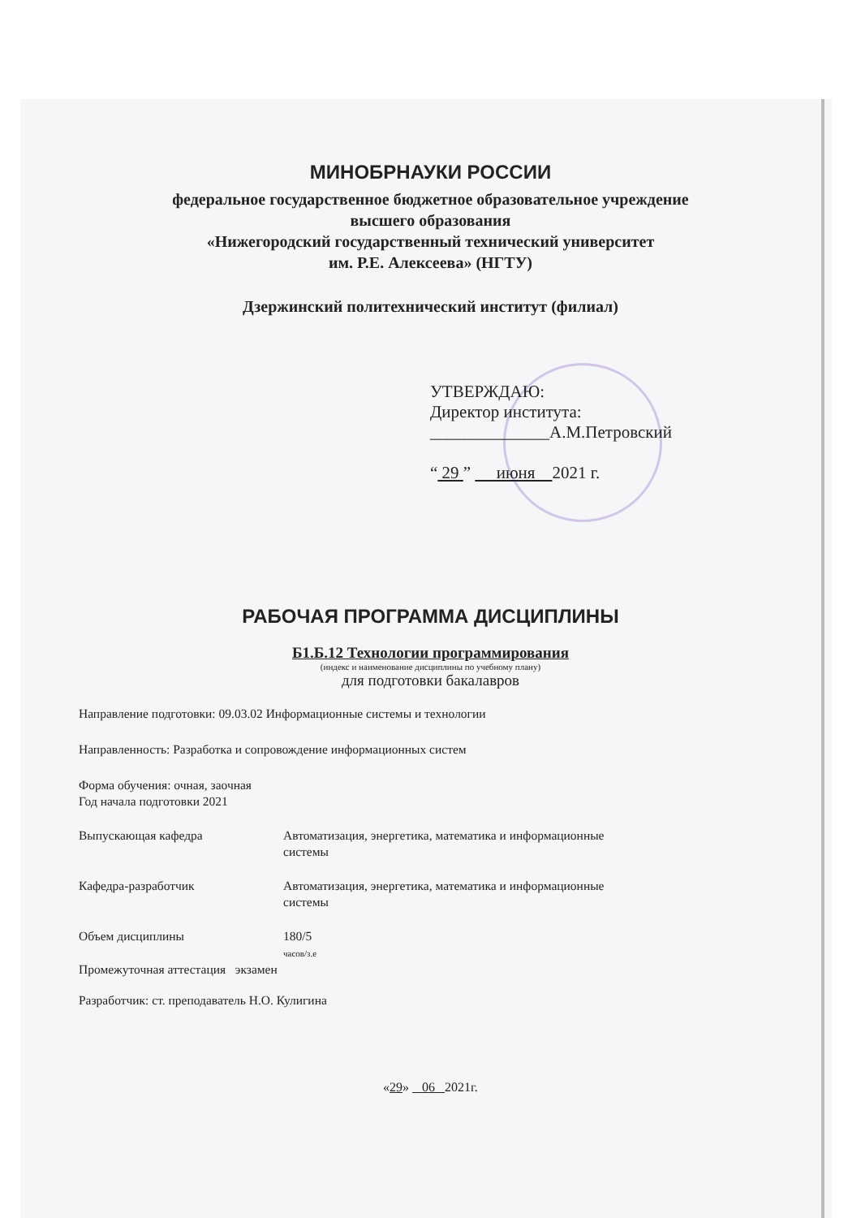МИНОБРНАУКИ РОССИИ
федеральное государственное бюджетное образовательное учреждение
высшего образования
«Нижегородский государственный технический университет
им. Р.Е. Алексеева» (НГТУ)
Дзержинский политехнический институт (филиал)
УТВЕРЖДАЮ:
Директор института:
______________А.М.Петровский
“ 29 ” июня 2021 г.
РАБОЧАЯ ПРОГРАММА ДИСЦИПЛИНЫ
Б1.Б.12 Технологии программирования
(индекс и наименование дисциплины по учебному плану)
для подготовки бакалавров
Направление подготовки: 09.03.02 Информационные системы и технологии
Направленность: Разработка и сопровождение информационных систем
Форма обучения: очная, заочная
Год начала подготовки 2021
Выпускающая кафедра Автоматизация, энергетика, математика и информационные
системы
Кафедра-разработчик Автоматизация, энергетика, математика и информационные
системы
Объем дисциплины 180/5
часов/з.е
Промежуточная аттестация экзамен
Разработчик: ст. преподаватель Н.О. Кулигина
«29» 06 2021г.